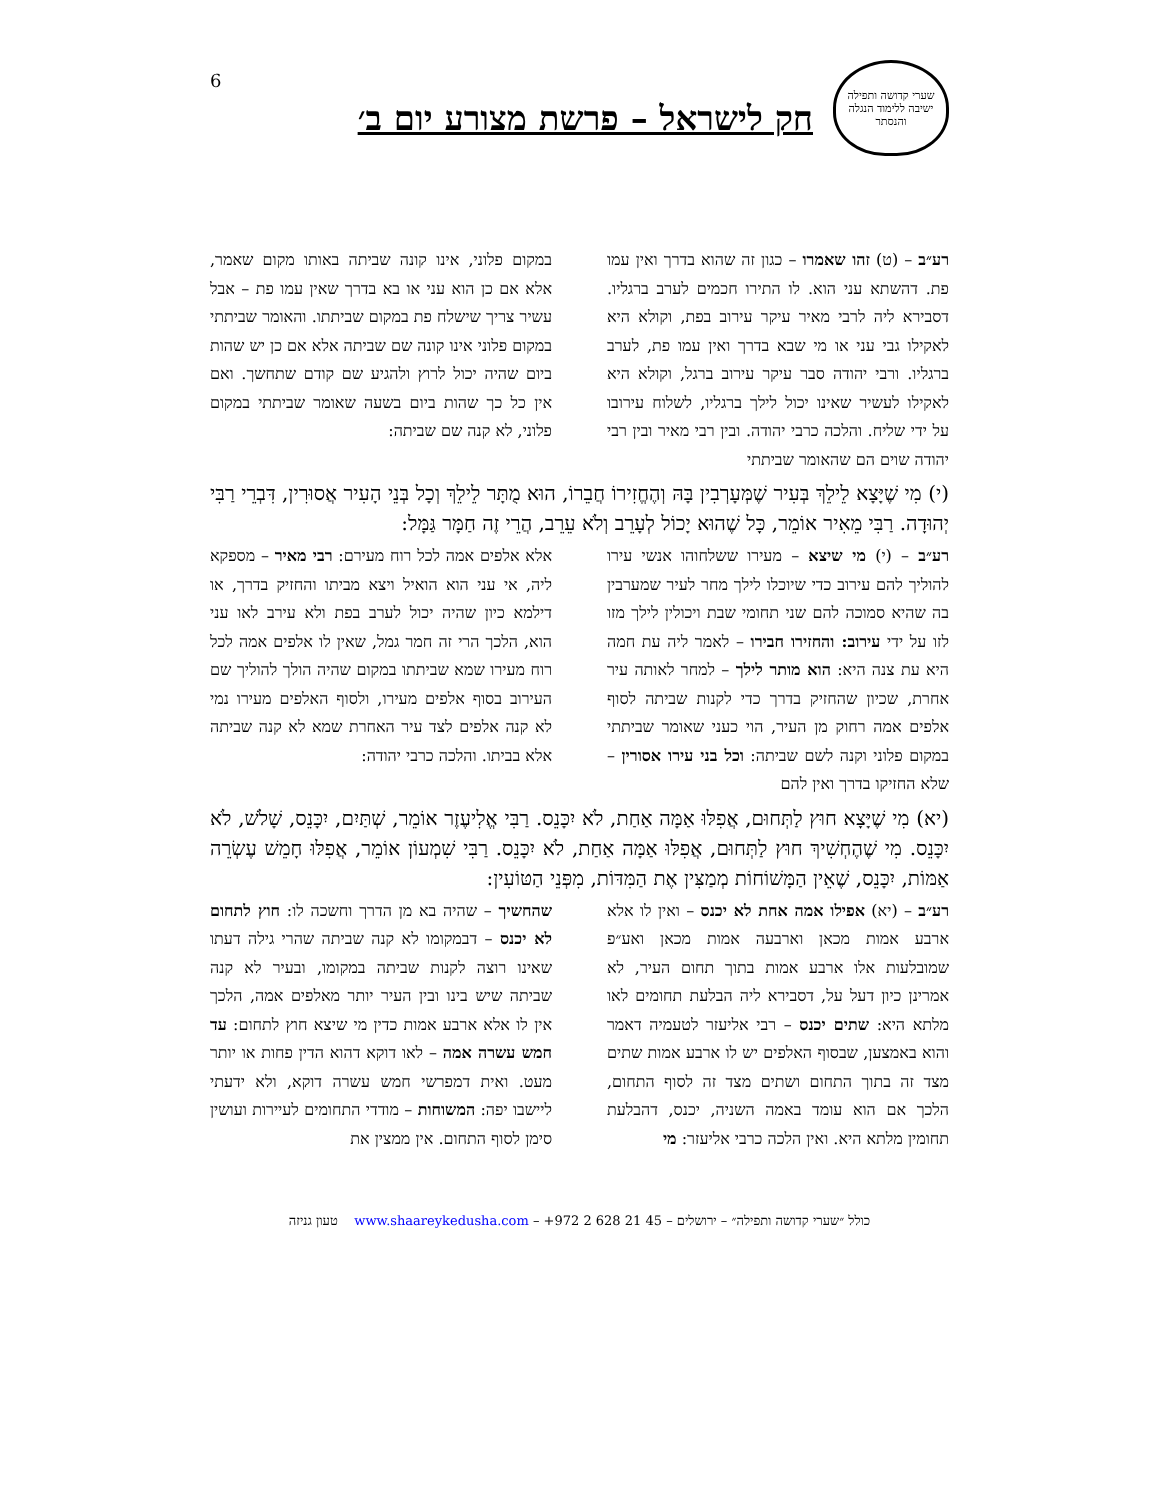6
שערי קדושה ותפילה
ישיבה ללימוד הנגלה והנסתר
חק לישראל – פרשת מצורע יום ב׳
רע״ב – (ט) זהו שאמרו – כגון זה שהוא בדרך ואין עמו פת. דהשתא עני הוא. לו התירו חכמים לערב ברגליו. דסבירא ליה לרבי מאיר עיקר עירוב בפת, וקולא היא לאקילו גבי עני או מי שבא בדרך ואין עמו פת, לערב ברגליו. ורבי יהודה סבר עיקר עירוב ברגל, וקולא היא לאקילו לעשיר שאינו יכול לילך ברגליו, לשלוח עירובו על ידי שליח. והלכה כרבי יהודה. ובין רבי מאיר ובין רבי יהודה שוים הם שהאומר שביתתי
במקום פלוני, אינו קונה שביתה באותו מקום שאמר, אלא אם כן הוא עני או בא בדרך שאין עמו פת – אבל עשיר צריך שישלח פת במקום שביתתו. והאומר שביתתי במקום פלוני אינו קונה שם שביתה אלא אם כן יש שהות ביום שהיה יכול לרוץ ולהגיע שם קודם שתחשך. ואם אין כל כך שהות ביום בשעה שאומר שביתתי במקום פלוני, לא קנה שם שביתה:
(י) מִי שֶׁיָּצָא לֵילֵךְ בְּעִיר שֶׁמְּעָרְבִין בָּהּ וְהֶחֱזִירוֹ חֲבֵרוֹ, הוּא מֻתָּר לֵילֵךְ וְכָל בְּנֵי הָעִיר אֲסוּרִין, דִּבְרֵי רַבִּי יְהוּדָה. רַבִּי מֵאִיר אוֹמֵר, כָּל שֶׁהוּא יָכוֹל לְעָרֵב וְלֹא עֵרֵב, הֲרֵי זֶה חַמָּר גַּמָּל:
רע״ב – (י) מי שיצא – מעירו ששלחוהו אנשי עירו להוליך להם עירוב כדי שיוכלו לילך מחר לעיר שמערבין בה שהיא סמוכה להם שני תחומי שבת ויכולין לילך מזו לזו על ידי עירוב: והחזירו חבירו – לאמר ליה עת חמה היא עת צנה היא: הוא מותר לילך – למחר לאותה עיר אחרת, שכיון שהחזיק בדרך כדי לקנות שביתה לסוף אלפים אמה רחוק מן העיר, הוי כעני שאומר שביתתי במקום פלוני וקנה לשם שביתה: וכל בני עירו אסורין – שלא החזיקו בדרך ואין להם
אלא אלפים אמה לכל רוח מעירם: רבי מאיר – מספקא ליה, אי עני הוא הואיל ויצא מביתו והחזיק בדרך, או דילמא כיון שהיה יכול לערב בפת ולא עירב לאו עני הוא, הלכך הרי זה חמר גמל, שאין לו אלפים אמה לכל רוח מעירו שמא שביתתו במקום שהיה הולך להוליך שם העירוב בסוף אלפים מעירו, ולסוף האלפים מעירו נמי לא קנה אלפים לצד עיר האחרת שמא לא קנה שביתה אלא בביתו. והלכה כרבי יהודה:
(יא) מִי שֶׁיָּצָא חוּץ לַתְּחוּם, אֲפִלּוּ אַמָּה אַחַת, לֹא יִכָּנֵס. רַבִּי אֱלִיעֶזֶר אוֹמֵר, שְׁתַּיִם, יִכָּנֵס, שָׁלֹשׁ, לֹא יִכָּנֵס. מִי שֶׁהֶחְשִׁיךְ חוּץ לַתְּחוּם, אֲפִלּוּ אַמָּה אַחַת, לֹא יִכָּנֵס. רַבִּי שִׁמְעוֹן אוֹמֵר, אֲפִלּוּ חָמֵשׁ עֶשְׂרֵה אַמּוֹת, יִכָּנֵס, שֶׁאֵין הַמָּשׁוֹחוֹת מְמַצִּין אֶת הַמִּדּוֹת, מִפְּנֵי הַטּוֹעִין:
רע״ב – (יא) אפילו אמה אחת לא יכנס – ואין לו אלא ארבע אמות מכאן וארבעה אמות מכאן ואע״פ שמובלעות אלו ארבע אמות בתוך תחום העיר, לא אמרינן כיון דעל על, דסבירא ליה הבלעת תחומים לאו מלתא היא: שתים יכנס – רבי אליעזר לטעמיה דאמר והוא באמצען, שבסוף האלפים יש לו ארבע אמות שתים מצד זה בתוך התחום ושתים מצד זה לסוף התחום, הלכך אם הוא עומד באמה השניה, יכנס, דהבלעת תחומין מלתא היא. ואין הלכה כרבי אליעזר: מי
שהחשיך – שהיה בא מן הדרך וחשכה לו: חוץ לתחום לא יכנס – דבמקומו לא קנה שביתה שהרי גילה דעתו שאינו רוצה לקנות שביתה במקומו, ובעיר לא קנה שביתה שיש בינו ובין העיר יותר מאלפים אמה, הלכך אין לו אלא ארבע אמות כדין מי שיצא חוץ לתחום: עד חמש עשרה אמה – לאו דוקא דהוא הדין פחות או יותר מעט. ואית דמפרשי חמש עשרה דוקא, ולא ידעתי ליישבו יפה: המשוחות – מודדי התחומים לעיירות ועושין סימן לסוף התחום. אין ממצין את
כולל ״שערי קדושה ותפילה״ – ירושלים – 45 21 628 2 972+ – www.shaareykedusha.com טעון גניזה